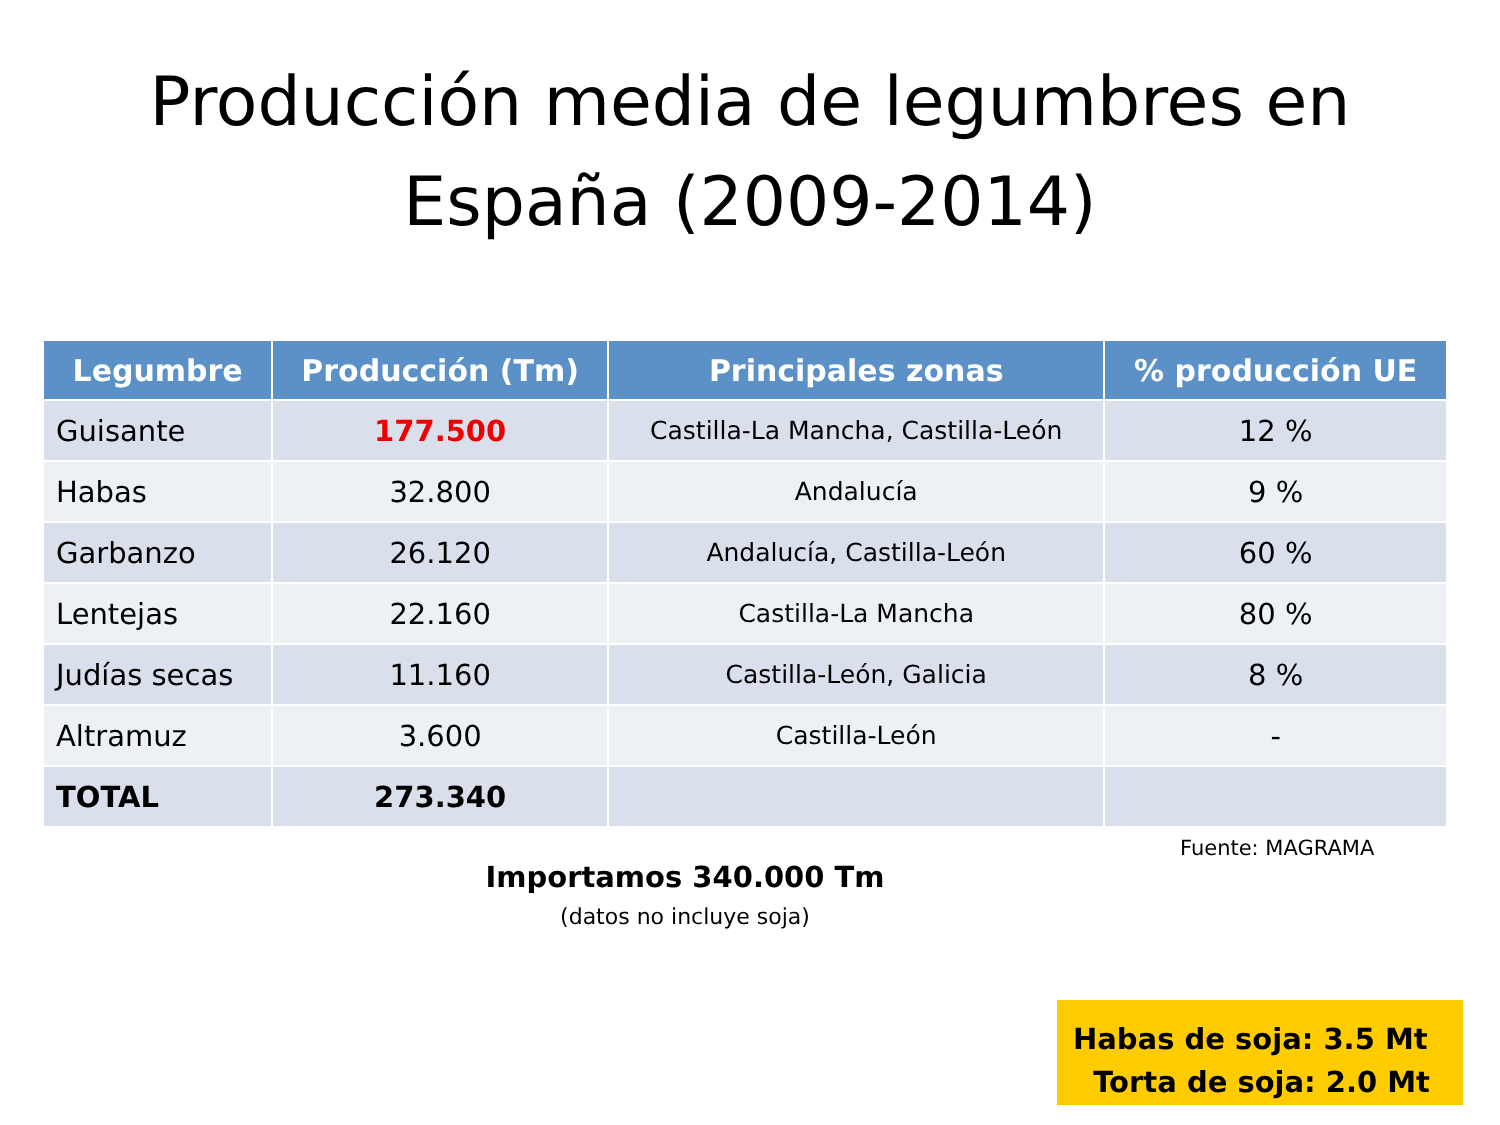Producción media de legumbres en
España (2009-2014)
| Legumbre | Producción (Tm) | Principales zonas | % producción UE |
| --- | --- | --- | --- |
| Guisante | 177.500 | Castilla-La Mancha, Castilla-León | 12 % |
| Habas | 32.800 | Andalucía | 9 % |
| Garbanzo | 26.120 | Andalucía, Castilla-León | 60 % |
| Lentejas | 22.160 | Castilla-La Mancha | 80 % |
| Judías secas | 11.160 | Castilla-León, Galicia | 8 % |
| Altramuz | 3.600 | Castilla-León | - |
| TOTAL | 273.340 | | |
Fuente: MAGRAMA
Importamos 340.000 Tm
(datos no incluye soja)
Habas de soja: 3.5 Mt
Torta de soja: 2.0 Mt